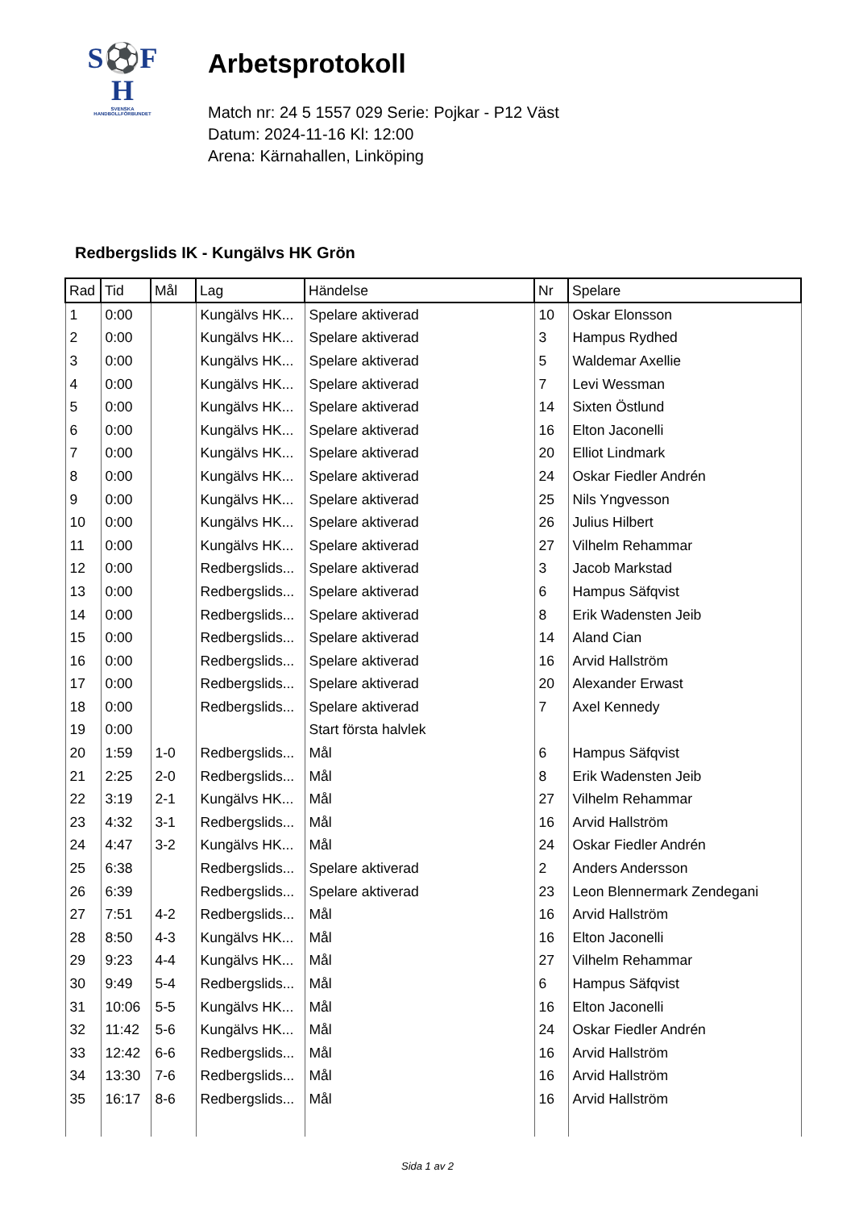S⚽F
H
SVENSKA
HANDBOLLFÖRBUNDET
Arbetsprotokoll
Match nr: 24 5 1557 029 Serie: Pojkar - P12 Väst
Datum: 2024-11-16 Kl: 12:00
Arena: Kärnahallen, Linköping
Redbergslids IK - Kungälvs HK Grön
| Rad | Tid | Mål | Lag | Händelse | Nr | Spelare |
| --- | --- | --- | --- | --- | --- | --- |
| 1 | 0:00 | | Kungälvs HK... | Spelare aktiverad | 10 | Oskar Elonsson |
| 2 | 0:00 | | Kungälvs HK... | Spelare aktiverad | 3 | Hampus Rydhed |
| 3 | 0:00 | | Kungälvs HK... | Spelare aktiverad | 5 | Waldemar Axellie |
| 4 | 0:00 | | Kungälvs HK... | Spelare aktiverad | 7 | Levi Wessman |
| 5 | 0:00 | | Kungälvs HK... | Spelare aktiverad | 14 | Sixten Östlund |
| 6 | 0:00 | | Kungälvs HK... | Spelare aktiverad | 16 | Elton Jaconelli |
| 7 | 0:00 | | Kungälvs HK... | Spelare aktiverad | 20 | Elliot Lindmark |
| 8 | 0:00 | | Kungälvs HK... | Spelare aktiverad | 24 | Oskar Fiedler Andrén |
| 9 | 0:00 | | Kungälvs HK... | Spelare aktiverad | 25 | Nils Yngvesson |
| 10 | 0:00 | | Kungälvs HK... | Spelare aktiverad | 26 | Julius Hilbert |
| 11 | 0:00 | | Kungälvs HK... | Spelare aktiverad | 27 | Vilhelm Rehammar |
| 12 | 0:00 | | Redbergslids... | Spelare aktiverad | 3 | Jacob Markstad |
| 13 | 0:00 | | Redbergslids... | Spelare aktiverad | 6 | Hampus Säfqvist |
| 14 | 0:00 | | Redbergslids... | Spelare aktiverad | 8 | Erik Wadensten Jeib |
| 15 | 0:00 | | Redbergslids... | Spelare aktiverad | 14 | Aland Cian |
| 16 | 0:00 | | Redbergslids... | Spelare aktiverad | 16 | Arvid Hallström |
| 17 | 0:00 | | Redbergslids... | Spelare aktiverad | 20 | Alexander Erwast |
| 18 | 0:00 | | Redbergslids... | Spelare aktiverad | 7 | Axel Kennedy |
| 19 | 0:00 | | | Start första halvlek | | |
| 20 | 1:59 | 1-0 | Redbergslids... | Mål | 6 | Hampus Säfqvist |
| 21 | 2:25 | 2-0 | Redbergslids... | Mål | 8 | Erik Wadensten Jeib |
| 22 | 3:19 | 2-1 | Kungälvs HK... | Mål | 27 | Vilhelm Rehammar |
| 23 | 4:32 | 3-1 | Redbergslids... | Mål | 16 | Arvid Hallström |
| 24 | 4:47 | 3-2 | Kungälvs HK... | Mål | 24 | Oskar Fiedler Andrén |
| 25 | 6:38 | | Redbergslids... | Spelare aktiverad | 2 | Anders Andersson |
| 26 | 6:39 | | Redbergslids... | Spelare aktiverad | 23 | Leon Blennermark Zendegani |
| 27 | 7:51 | 4-2 | Redbergslids... | Mål | 16 | Arvid Hallström |
| 28 | 8:50 | 4-3 | Kungälvs HK... | Mål | 16 | Elton Jaconelli |
| 29 | 9:23 | 4-4 | Kungälvs HK... | Mål | 27 | Vilhelm Rehammar |
| 30 | 9:49 | 5-4 | Redbergslids... | Mål | 6 | Hampus Säfqvist |
| 31 | 10:06 | 5-5 | Kungälvs HK... | Mål | 16 | Elton Jaconelli |
| 32 | 11:42 | 5-6 | Kungälvs HK... | Mål | 24 | Oskar Fiedler Andrén |
| 33 | 12:42 | 6-6 | Redbergslids... | Mål | 16 | Arvid Hallström |
| 34 | 13:30 | 7-6 | Redbergslids... | Mål | 16 | Arvid Hallström |
| 35 | 16:17 | 8-6 | Redbergslids... | Mål | 16 | Arvid Hallström |
Sida 1 av 2